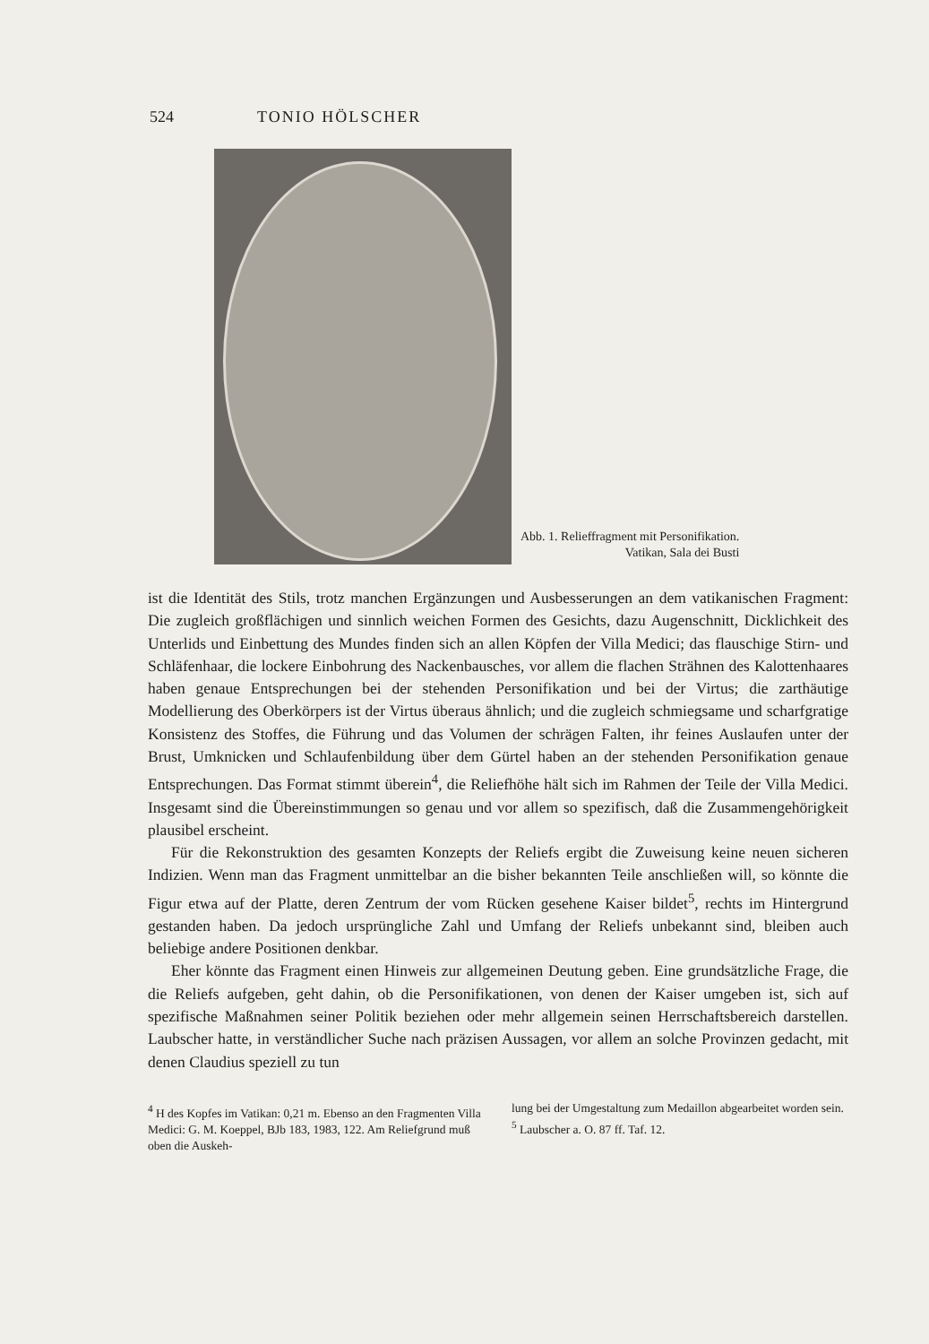524 TONIO HÖLSCHER
Abb. 1. Relieffragment mit Personifikation.
Vatikan, Sala dei Busti
ist die Identität des Stils, trotz manchen Ergänzungen und Ausbesserungen an dem vatikanischen Fragment: Die zugleich großflächigen und sinnlich weichen Formen des Gesichts, dazu Augenschnitt, Dicklichkeit des Unterlids und Einbettung des Mundes finden sich an allen Köpfen der Villa Medici; das flauschige Stirn- und Schläfenhaar, die lockere Einbohrung des Nackenbausches, vor allem die flachen Strähnen des Kalottenhaares haben genaue Entsprechungen bei der stehenden Personifikation und bei der Virtus; die zarthäutige Modellierung des Oberkörpers ist der Virtus überaus ähnlich; und die zugleich schmiegsame und scharfgratige Konsistenz des Stoffes, die Führung und das Volumen der schrägen Falten, ihr feines Auslaufen unter der Brust, Umknicken und Schlaufenbildung über dem Gürtel haben an der stehenden Personifikation genaue Entsprechungen. Das Format stimmt überein<sup>4</sup>, die Reliefhöhe hält sich im Rahmen der Teile der Villa Medici. Insgesamt sind die Übereinstimmungen so genau und vor allem so spezifisch, daß die Zusammengehörigkeit plausibel erscheint.
Für die Rekonstruktion des gesamten Konzepts der Reliefs ergibt die Zuweisung keine neuen sicheren Indizien. Wenn man das Fragment unmittelbar an die bisher bekannten Teile anschließen will, so könnte die Figur etwa auf der Platte, deren Zentrum der vom Rücken gesehene Kaiser bildet<sup>5</sup>, rechts im Hintergrund gestanden haben. Da jedoch ursprüngliche Zahl und Umfang der Reliefs unbekannt sind, bleiben auch beliebige andere Positionen denkbar.
Eher könnte das Fragment einen Hinweis zur allgemeinen Deutung geben. Eine grundsätzliche Frage, die die Reliefs aufgeben, geht dahin, ob die Personifikationen, von denen der Kaiser umgeben ist, sich auf spezifische Maßnahmen seiner Politik beziehen oder mehr allgemein seinen Herrschaftsbereich darstellen. Laubscher hatte, in verständlicher Suche nach präzisen Aussagen, vor allem an solche Provinzen gedacht, mit denen Claudius speziell zu tun
<sup>4</sup> H des Kopfes im Vatikan: 0,21 m. Ebenso an den Fragmenten Villa Medici: G. M. Koeppel, BJb 183, 1983, 122. Am Reliefgrund muß oben die Auskeh-
lung bei der Umgestaltung zum Medaillon abgearbeitet worden sein.
<sup>5</sup> Laubscher a. O. 87 ff. Taf. 12.